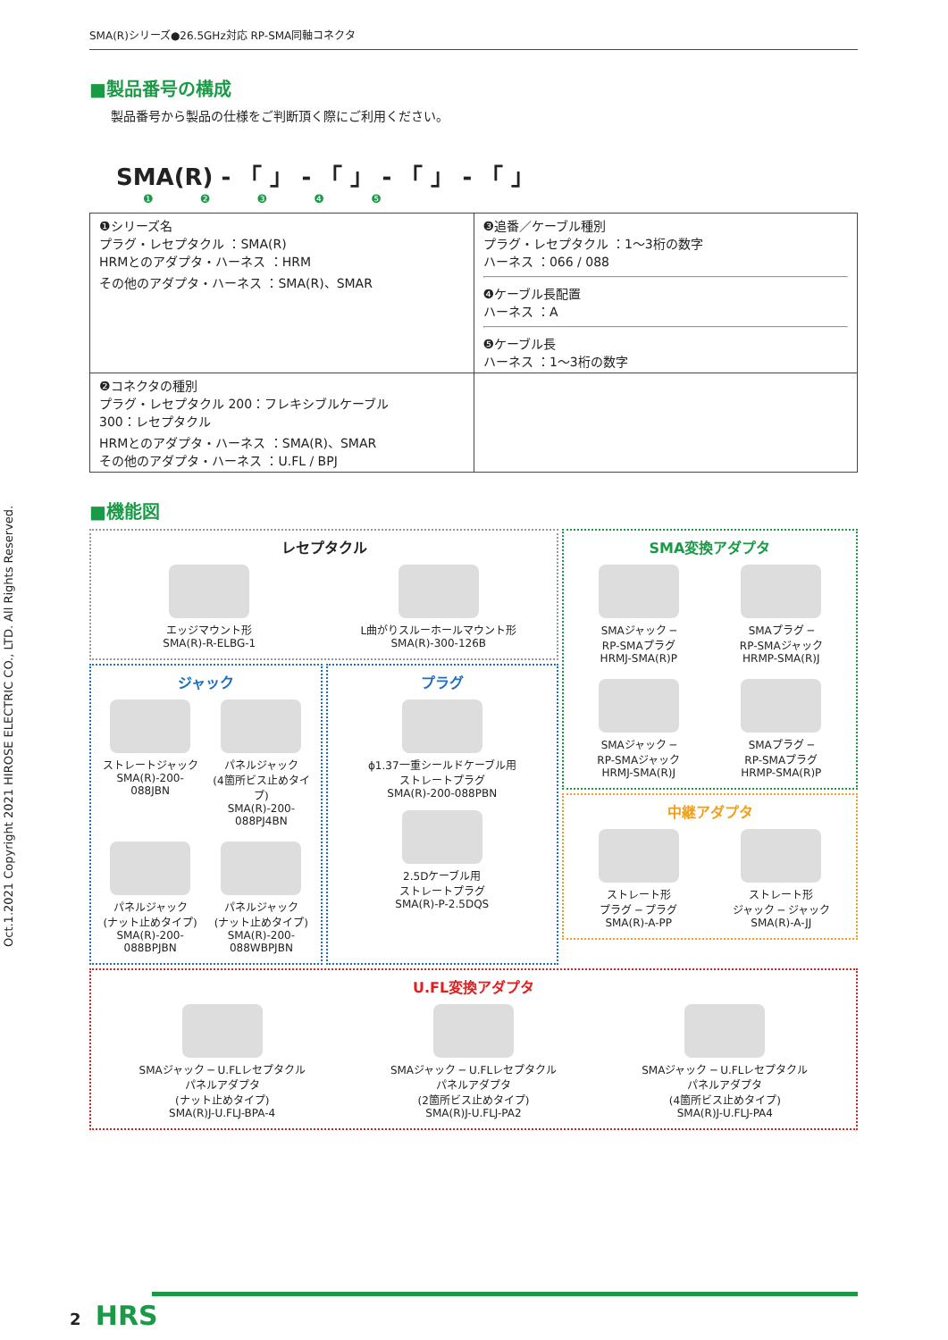Oct.1.2021 Copyright 2021 HIROSE ELECTRIC CO., LTD. All Rights Reserved.
SMA(R)シリーズ●26.5GHz対応 RP-SMA同軸コネクタ
■製品番号の構成
製品番号から製品の仕様をご判断頂く際にご利用ください。
SMA(R) - 「 」 - 「 」 - 「 」 - 「 」
❶ ❷ ❸ ❹ ❺
| ❶シリーズ名 プラグ・レセプタクル ：SMA(R) HRMとのアダプタ・ハーネス ：HRM その他のアダプタ・ハーネス ：SMA(R)、SMAR | ❸追番／ケーブル種別 プラグ・レセプタクル ：1〜3桁の数字 ハーネス ：066 / 088 ❹ケーブル長配置 ハーネス ：A ❺ケーブル長 ハーネス ：1〜3桁の数字 |
| ❷コネクタの種別 プラグ・レセプタクル 200：フレキシブルケーブル 300：レセプタクル HRMとのアダプタ・ハーネス ：SMA(R)、SMAR その他のアダプタ・ハーネス ：U.FL / BPJ | |
■機能図
レセプタクル
エッジマウント形
SMA(R)-R-ELBG-1
L曲がりスルーホールマウント形
SMA(R)-300-126B
ジャック
ストレートジャック
SMA(R)-200-088JBN
パネルジャック
(4箇所ビス止めタイプ)
SMA(R)-200-088PJ4BN
パネルジャック
(ナット止めタイプ)
SMA(R)-200-088BPJBN
パネルジャック
(ナット止めタイプ)
SMA(R)-200-088WBPJBN
プラグ
ϕ1.37一重シールドケーブル用
ストレートプラグ
SMA(R)-200-088PBN
2.5Dケーブル用
ストレートプラグ
SMA(R)-P-2.5DQS
SMA変換アダプタ
SMAジャック ─
RP-SMAプラグ
HRMJ-SMA(R)P
SMAプラグ ─
RP-SMAジャック
HRMP-SMA(R)J
SMAジャック ─
RP-SMAジャック
HRMJ-SMA(R)J
SMAプラグ ─
RP-SMAプラグ
HRMP-SMA(R)P
中継アダプタ
ストレート形
プラグ ─ プラグ
SMA(R)-A-PP
ストレート形
ジャック ─ ジャック
SMA(R)-A-JJ
U.FL変換アダプタ
SMAジャック ─ U.FLレセプタクル
パネルアダプタ
(ナット止めタイプ)
SMA(R)J-U.FLJ-BPA-4
SMAジャック ─ U.FLレセプタクル
パネルアダプタ
(2箇所ビス止めタイプ)
SMA(R)J-U.FLJ-PA2
SMAジャック ─ U.FLレセプタクル
パネルアダプタ
(4箇所ビス止めタイプ)
SMA(R)J-U.FLJ-PA4
2 HRS